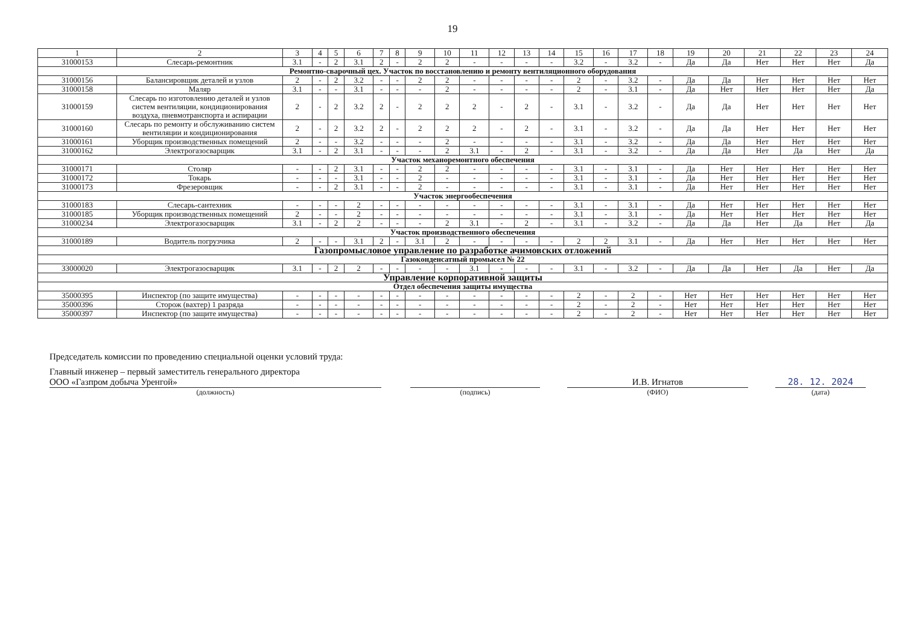19
| 1 | 2 | 3 | 4 | 5 | 6 | 7 | 8 | 9 | 10 | 11 | 12 | 13 | 14 | 15 | 16 | 17 | 18 | 19 | 20 | 21 | 22 | 23 | 24 |
| --- | --- | --- | --- | --- | --- | --- | --- | --- | --- | --- | --- | --- | --- | --- | --- | --- | --- | --- | --- | --- | --- | --- | --- |
| 31000153 | Слесарь-ремонтник | 3.1 | - | 2 | 3.1 | 2 | - | 2 | 2 | - | - | - | - | 3.2 | - | 3.2 | - | Да | Да | Нет | Нет | Нет | Да |
| Ремонтно-сварочный цех. Участок по восстановлению и ремонту вентиляционного оборудования | | | | | | | | | | | | | | | | | | | | | | | |
| 31000156 | Балансировщик деталей и узлов | 2 | - | 2 | 3.2 | - | - | 2 | 2 | - | - | - | - | 2 | - | 3.2 | - | Да | Да | Нет | Нет | Нет | Нет |
| 31000158 | Маляр | 3.1 | - | - | 3.1 | - | - | - | 2 | - | - | - | - | 2 | - | 3.1 | - | Да | Нет | Нет | Нет | Нет | Да |
| 31000159 | Слесарь по изготовлению деталей и узлов систем вентиляции, кондиционирования воздуха, пневмотранспорта и аспирации | 2 | - | 2 | 3.2 | 2 | - | 2 | 2 | 2 | - | 2 | - | 3.1 | - | 3.2 | - | Да | Да | Нет | Нет | Нет | Нет |
| 31000160 | Слесарь по ремонту и обслуживанию систем вентиляции и кондиционирования | 2 | - | 2 | 3.2 | 2 | - | 2 | 2 | 2 | - | 2 | - | 3.1 | - | 3.2 | - | Да | Да | Нет | Нет | Нет | Нет |
| 31000161 | Уборщик производственных помещений | 2 | - | - | 3.2 | - | - | - | 2 | - | - | - | - | 3.1 | - | 3.2 | - | Да | Да | Нет | Нет | Нет | Нет |
| 31000162 | Электрогазосварщик | 3.1 | - | 2 | 3.1 | - | - | - | 2 | 3.1 | - | 2 | - | 3.1 | - | 3.2 | - | Да | Да | Нет | Да | Нет | Да |
| Участок механоремонтного обеспечения | | | | | | | | | | | | | | | | | | | | | | | |
| 31000171 | Столяр | - | - | 2 | 3.1 | - | - | 2 | 2 | - | - | - | - | 3.1 | - | 3.1 | - | Да | Нет | Нет | Нет | Нет | Нет |
| 31000172 | Токарь | - | - | - | 3.1 | - | - | 2 | - | - | - | - | - | 3.1 | - | 3.1 | - | Да | Нет | Нет | Нет | Нет | Нет |
| 31000173 | Фрезеровщик | - | - | 2 | 3.1 | - | - | 2 | - | - | - | - | - | 3.1 | - | 3.1 | - | Да | Нет | Нет | Нет | Нет | Нет |
| Участок энергообеспечения | | | | | | | | | | | | | | | | | | | | | | | |
| 31000183 | Слесарь-сантехник | - | - | - | 2 | - | - | - | - | - | - | - | - | 3.1 | - | 3.1 | - | Да | Нет | Нет | Нет | Нет | Нет |
| 31000185 | Уборщик производственных помещений | 2 | - | - | 2 | - | - | - | - | - | - | - | - | 3.1 | - | 3.1 | - | Да | Нет | Нет | Нет | Нет | Нет |
| 31000234 | Электрогазосварщик | 3.1 | - | 2 | 2 | - | - | - | 2 | 3.1 | - | 2 | - | 3.1 | - | 3.2 | - | Да | Да | Нет | Да | Нет | Да |
| Участок производственного обеспечения | | | | | | | | | | | | | | | | | | | | | | | |
| 31000189 | Водитель погрузчика | 2 | - | - | 3.1 | 2 | - | 3.1 | 2 | - | - | - | - | 2 | 2 | 3.1 | - | Да | Нет | Нет | Нет | Нет | Нет |
| Газопромысловое управление по разработке ачимовских отложений | | | | | | | | | | | | | | | | | | | | | | | |
| Газоконденсатный промысел № 22 | | | | | | | | | | | | | | | | | | | | | | | |
| 33000020 | Электрогазосварщик | 3.1 | - | 2 | 2 | - | - | - | - | 3.1 | - | - | - | 3.1 | - | 3.2 | - | Да | Да | Нет | Да | Нет | Да |
| Управление корпоративной защиты | | | | | | | | | | | | | | | | | | | | | | | |
| Отдел обеспечения защиты имущества | | | | | | | | | | | | | | | | | | | | | | | |
| 35000395 | Инспектор (по защите имущества) | - | - | - | - | - | - | - | - | - | - | - | - | 2 | - | 2 | - | Нет | Нет | Нет | Нет | Нет | Нет |
| 35000396 | Сторож (вахтер) 1 разряда | - | - | - | - | - | - | - | - | - | - | - | - | 2 | - | 2 | - | Нет | Нет | Нет | Нет | Нет | Нет |
| 35000397 | Инспектор (по защите имущества) | - | - | - | - | - | - | - | - | - | - | - | - | 2 | - | 2 | - | Нет | Нет | Нет | Нет | Нет | Нет |
Председатель комиссии по проведению специальной оценки условий труда:
Главный инженер – первый заместитель генерального директора
ООО «Газпром добыча Уренгой»
(должность)
(подпись)
И.В. Игнатов
(ФИО)
28. 12. 2024
(дата)